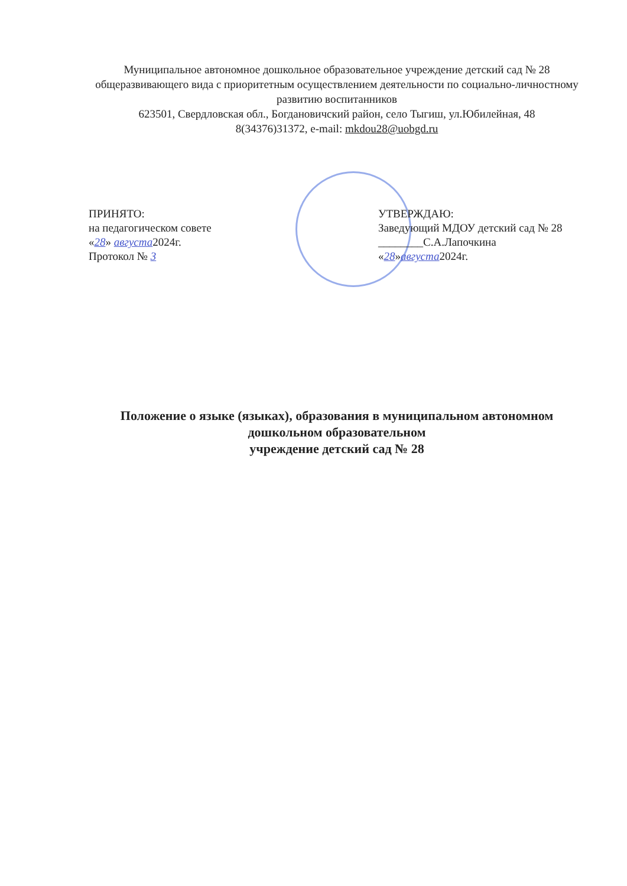Муниципальное автономное дошкольное образовательное учреждение детский сад № 28 общеразвивающего вида с приоритетным осуществлением деятельности по социально-личностному развитию воспитанников
623501, Свердловская обл., Богдановичский район, село Тыгиш, ул.Юбилейная, 48
8(34376)31372, e-mail: mkdou28@uobgd.ru
ПРИНЯТО:
на педагогическом совете
«28» августа2024г.
Протокол № 3
УТВЕРЖДАЮ:
Заведующий МДОУ детский сад № 28
________С.А.Лапочкина
«28»августа2024г.
Положение о языке (языках), образования в муниципальном автономном дошкольном образовательном
учреждение детский сад № 28